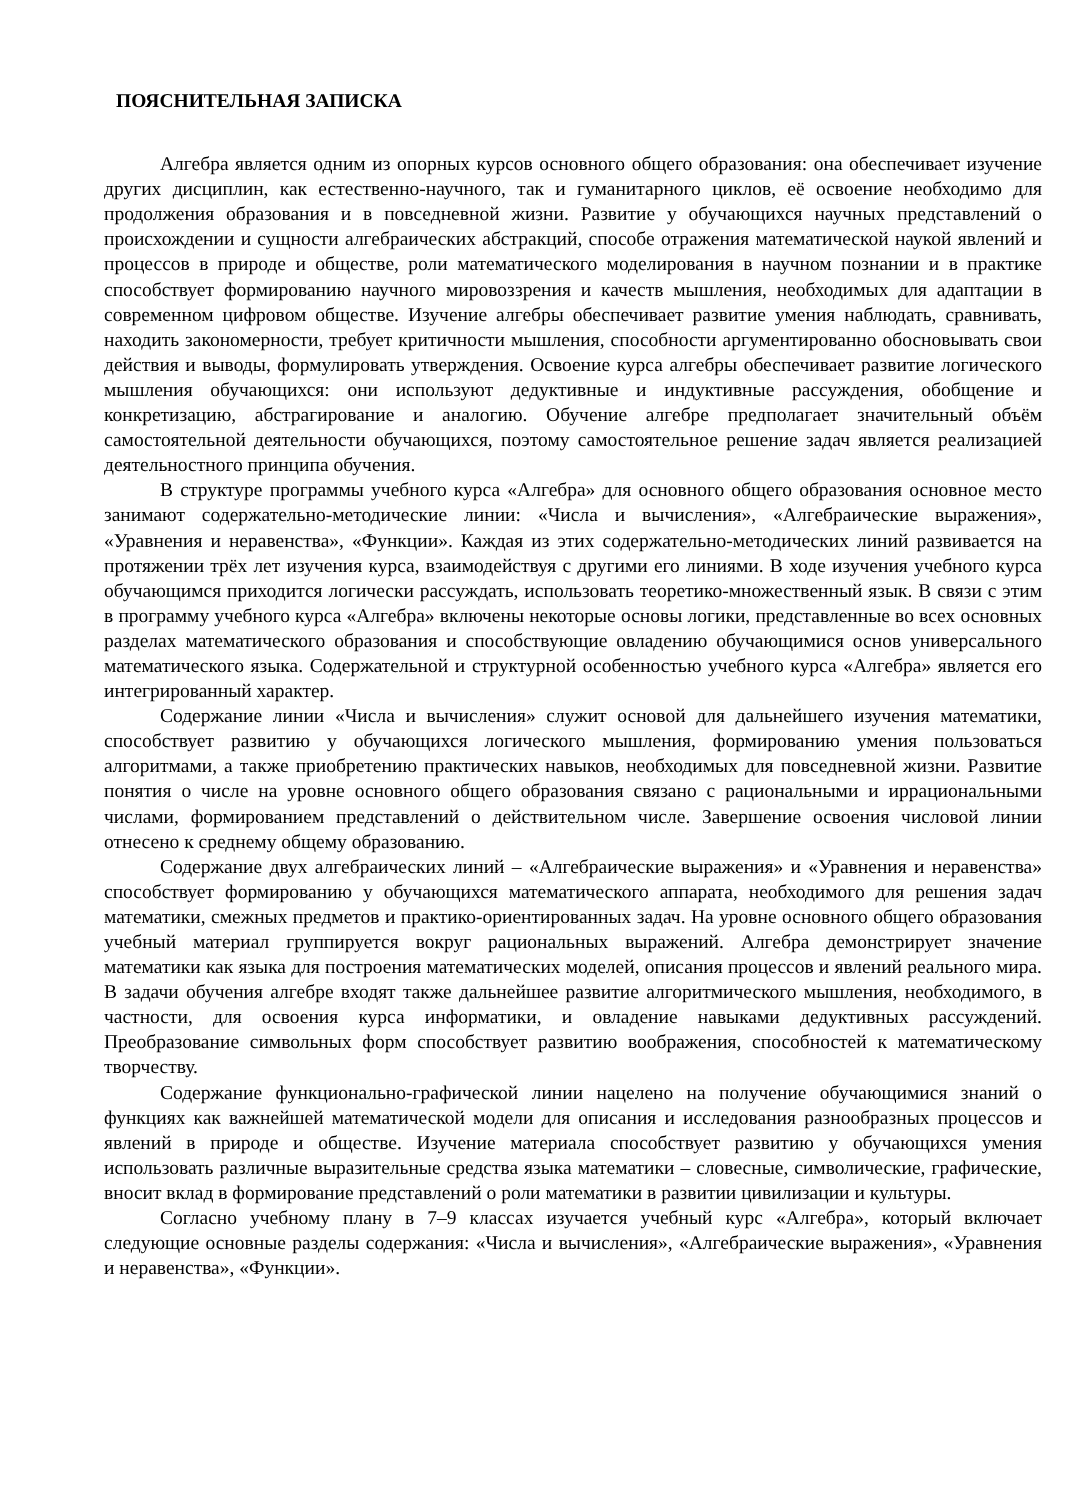ПОЯСНИТЕЛЬНАЯ ЗАПИСКА
Алгебра является одним из опорных курсов основного общего образования: она обеспечивает изучение других дисциплин, как естественно-научного, так и гуманитарного циклов, её освоение необходимо для продолжения образования и в повседневной жизни. Развитие у обучающихся научных представлений о происхождении и сущности алгебраических абстракций, способе отражения математической наукой явлений и процессов в природе и обществе, роли математического моделирования в научном познании и в практике способствует формированию научного мировоззрения и качеств мышления, необходимых для адаптации в современном цифровом обществе. Изучение алгебры обеспечивает развитие умения наблюдать, сравнивать, находить закономерности, требует критичности мышления, способности аргументированно обосновывать свои действия и выводы, формулировать утверждения. Освоение курса алгебры обеспечивает развитие логического мышления обучающихся: они используют дедуктивные и индуктивные рассуждения, обобщение и конкретизацию, абстрагирование и аналогию. Обучение алгебре предполагает значительный объём самостоятельной деятельности обучающихся, поэтому самостоятельное решение задач является реализацией деятельностного принципа обучения.
В структуре программы учебного курса «Алгебра» для основного общего образования основное место занимают содержательно-методические линии: «Числа и вычисления», «Алгебраические выражения», «Уравнения и неравенства», «Функции». Каждая из этих содержательно-методических линий развивается на протяжении трёх лет изучения курса, взаимодействуя с другими его линиями. В ходе изучения учебного курса обучающимся приходится логически рассуждать, использовать теоретико-множественный язык. В связи с этим в программу учебного курса «Алгебра» включены некоторые основы логики, представленные во всех основных разделах математического образования и способствующие овладению обучающимися основ универсального математического языка. Содержательной и структурной особенностью учебного курса «Алгебра» является его интегрированный характер.
Содержание линии «Числа и вычисления» служит основой для дальнейшего изучения математики, способствует развитию у обучающихся логического мышления, формированию умения пользоваться алгоритмами, а также приобретению практических навыков, необходимых для повседневной жизни. Развитие понятия о числе на уровне основного общего образования связано с рациональными и иррациональными числами, формированием представлений о действительном числе. Завершение освоения числовой линии отнесено к среднему общему образованию.
Содержание двух алгебраических линий – «Алгебраические выражения» и «Уравнения и неравенства» способствует формированию у обучающихся математического аппарата, необходимого для решения задач математики, смежных предметов и практико-ориентированных задач. На уровне основного общего образования учебный материал группируется вокруг рациональных выражений. Алгебра демонстрирует значение математики как языка для построения математических моделей, описания процессов и явлений реального мира. В задачи обучения алгебре входят также дальнейшее развитие алгоритмического мышления, необходимого, в частности, для освоения курса информатики, и овладение навыками дедуктивных рассуждений. Преобразование символьных форм способствует развитию воображения, способностей к математическому творчеству.
Содержание функционально-графической линии нацелено на получение обучающимися знаний о функциях как важнейшей математической модели для описания и исследования разнообразных процессов и явлений в природе и обществе. Изучение материала способствует развитию у обучающихся умения использовать различные выразительные средства языка математики – словесные, символические, графические, вносит вклад в формирование представлений о роли математики в развитии цивилизации и культуры.
Согласно учебному плану в 7–9 классах изучается учебный курс «Алгебра», который включает следующие основные разделы содержания: «Числа и вычисления», «Алгебраические выражения», «Уравнения и неравенства», «Функции».